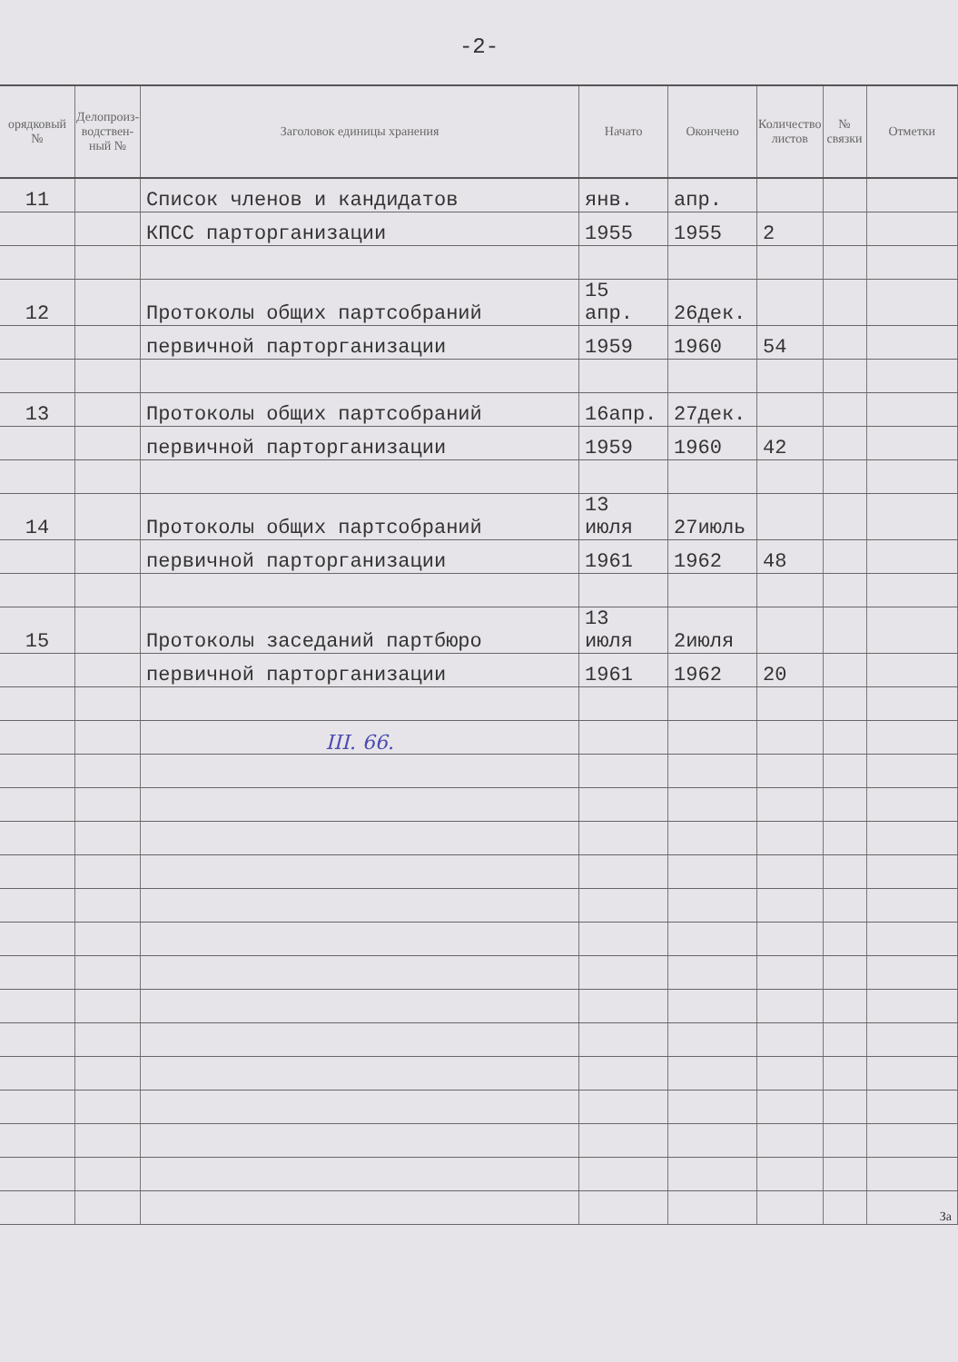-2-
| орядковый № | Делопроиз-водствен-ный № | Заголовок единицы хранения | Начато | Окончено | Количество листов | № связки | Отметки |
| --- | --- | --- | --- | --- | --- | --- | --- |
| 11 | | Список членов и кандидатов | янв. | апр. | | | |
| | | КПСС парторганизации | 1955 | 1955 | 2 | | |
| 12 | | Протоколы общих партсобраний | 15 апр. | 26дек. | | | |
| | | первичной парторганизации | 1959 | 1960 | 54 | | |
| 13 | | Протоколы общих партсобраний | 16апр. | 27дек. | | | |
| | | первичной парторганизации | 1959 | 1960 | 42 | | |
| 14 | | Протоколы общих партсобраний | 13 июля | 27июль | | | |
| | | первичной парторганизации | 1961 | 1962 | 48 | | |
| 15 | | Протоколы заседаний партбюро | 13 июля | 2июля | | | |
| | | первичной парторганизации | 1961 | 1962 | 20 | | |
| | | III. 66. | | | | | |
| | | | | | | | За |